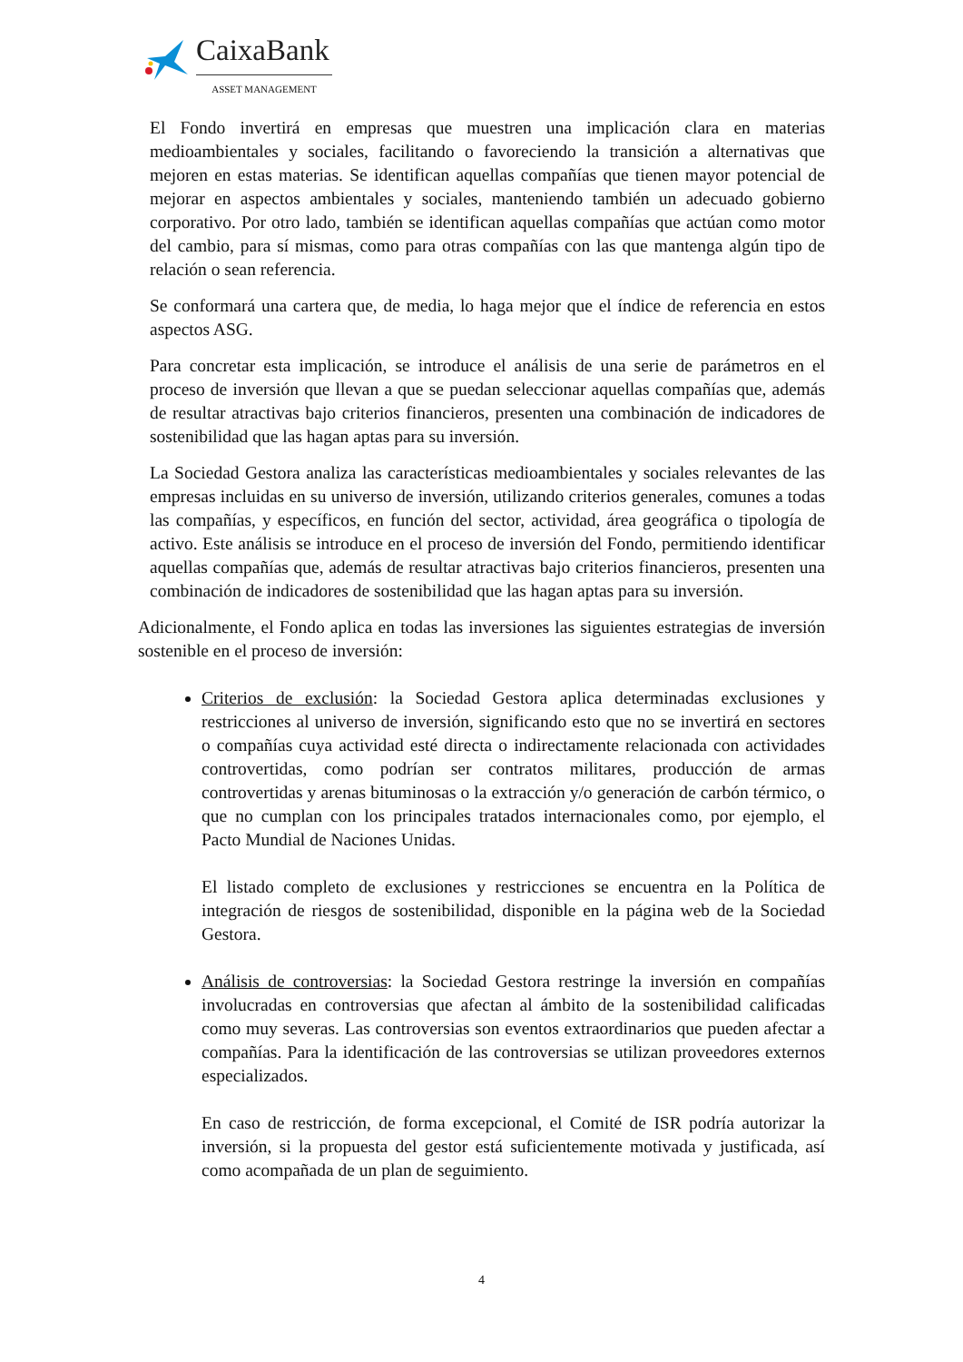CaixaBank
ASSET MANAGEMENT
El Fondo invertirá en empresas que muestren una implicación clara en materias medioambientales y sociales, facilitando o favoreciendo la transición a alternativas que mejoren en estas materias. Se identifican aquellas compañías que tienen mayor potencial de mejorar en aspectos ambientales y sociales, manteniendo también un adecuado gobierno corporativo. Por otro lado, también se identifican aquellas compañías que actúan como motor del cambio, para sí mismas, como para otras compañías con las que mantenga algún tipo de relación o sean referencia.
Se conformará una cartera que, de media, lo haga mejor que el índice de referencia en estos aspectos ASG.
Para concretar esta implicación, se introduce el análisis de una serie de parámetros en el proceso de inversión que llevan a que se puedan seleccionar aquellas compañías que, además de resultar atractivas bajo criterios financieros, presenten una combinación de indicadores de sostenibilidad que las hagan aptas para su inversión.
La Sociedad Gestora analiza las características medioambientales y sociales relevantes de las empresas incluidas en su universo de inversión, utilizando criterios generales, comunes a todas las compañías, y específicos, en función del sector, actividad, área geográfica o tipología de activo. Este análisis se introduce en el proceso de inversión del Fondo, permitiendo identificar aquellas compañías que, además de resultar atractivas bajo criterios financieros, presenten una combinación de indicadores de sostenibilidad que las hagan aptas para su inversión.
Adicionalmente, el Fondo aplica en todas las inversiones las siguientes estrategias de inversión sostenible en el proceso de inversión:
Criterios de exclusión: la Sociedad Gestora aplica determinadas exclusiones y restricciones al universo de inversión, significando esto que no se invertirá en sectores o compañías cuya actividad esté directa o indirectamente relacionada con actividades controvertidas, como podrían ser contratos militares, producción de armas controvertidas y arenas bituminosas o la extracción y/o generación de carbón térmico, o que no cumplan con los principales tratados internacionales como, por ejemplo, el Pacto Mundial de Naciones Unidas.
El listado completo de exclusiones y restricciones se encuentra en la Política de integración de riesgos de sostenibilidad, disponible en la página web de la Sociedad Gestora.
Análisis de controversias: la Sociedad Gestora restringe la inversión en compañías involucradas en controversias que afectan al ámbito de la sostenibilidad calificadas como muy severas. Las controversias son eventos extraordinarios que pueden afectar a compañías. Para la identificación de las controversias se utilizan proveedores externos especializados.
En caso de restricción, de forma excepcional, el Comité de ISR podría autorizar la inversión, si la propuesta del gestor está suficientemente motivada y justificada, así como acompañada de un plan de seguimiento.
4